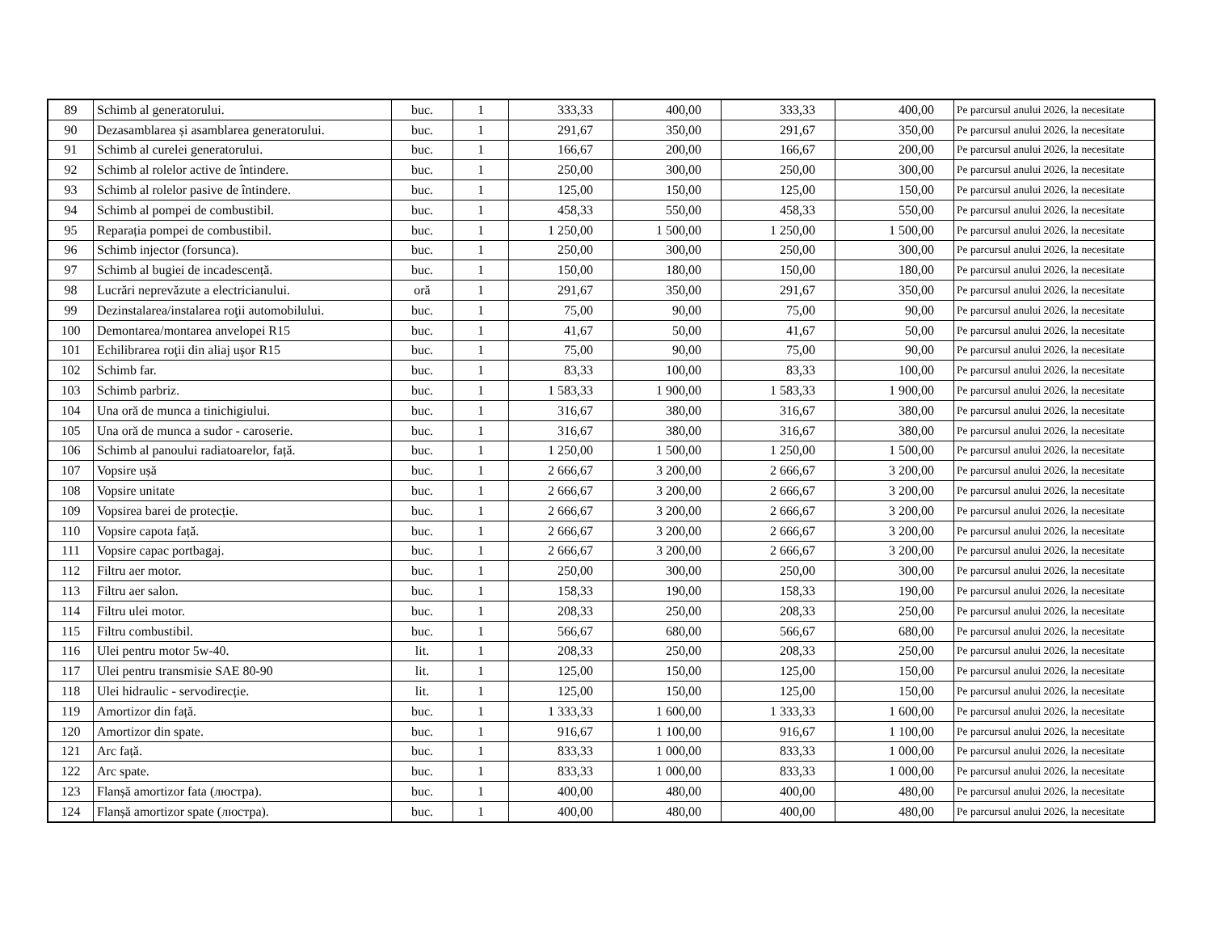| 89 | Schimb al generatorului. | buc. | 1 | 333,33 | 400,00 | 333,33 | 400,00 | Pe parcursul anului 2026, la necesitate |
| 90 | Dezasamblarea și asamblarea generatorului. | buc. | 1 | 291,67 | 350,00 | 291,67 | 350,00 | Pe parcursul anului 2026, la necesitate |
| 91 | Schimb al curelei generatorului. | buc. | 1 | 166,67 | 200,00 | 166,67 | 200,00 | Pe parcursul anului 2026, la necesitate |
| 92 | Schimb al rolelor active de întindere. | buc. | 1 | 250,00 | 300,00 | 250,00 | 300,00 | Pe parcursul anului 2026, la necesitate |
| 93 | Schimb al rolelor pasive de întindere. | buc. | 1 | 125,00 | 150,00 | 125,00 | 150,00 | Pe parcursul anului 2026, la necesitate |
| 94 | Schimb al pompei de combustibil. | buc. | 1 | 458,33 | 550,00 | 458,33 | 550,00 | Pe parcursul anului 2026, la necesitate |
| 95 | Reparația pompei de combustibil. | buc. | 1 | 1 250,00 | 1 500,00 | 1 250,00 | 1 500,00 | Pe parcursul anului 2026, la necesitate |
| 96 | Schimb injector (forsunca). | buc. | 1 | 250,00 | 300,00 | 250,00 | 300,00 | Pe parcursul anului 2026, la necesitate |
| 97 | Schimb al bugiei de incadescență. | buc. | 1 | 150,00 | 180,00 | 150,00 | 180,00 | Pe parcursul anului 2026, la necesitate |
| 98 | Lucrări neprevăzute a electricianului. | oră | 1 | 291,67 | 350,00 | 291,67 | 350,00 | Pe parcursul anului 2026, la necesitate |
| 99 | Dezinstalarea/instalarea roţii automobilului. | buc. | 1 | 75,00 | 90,00 | 75,00 | 90,00 | Pe parcursul anului 2026, la necesitate |
| 100 | Demontarea/montarea anvelopei R15 | buc. | 1 | 41,67 | 50,00 | 41,67 | 50,00 | Pe parcursul anului 2026, la necesitate |
| 101 | Echilibrarea roţii din aliaj uşor R15 | buc. | 1 | 75,00 | 90,00 | 75,00 | 90,00 | Pe parcursul anului 2026, la necesitate |
| 102 | Schimb far. | buc. | 1 | 83,33 | 100,00 | 83,33 | 100,00 | Pe parcursul anului 2026, la necesitate |
| 103 | Schimb parbriz. | buc. | 1 | 1 583,33 | 1 900,00 | 1 583,33 | 1 900,00 | Pe parcursul anului 2026, la necesitate |
| 104 | Una oră de munca a tinichigiului. | buc. | 1 | 316,67 | 380,00 | 316,67 | 380,00 | Pe parcursul anului 2026, la necesitate |
| 105 | Una oră de munca a sudor - caroserie. | buc. | 1 | 316,67 | 380,00 | 316,67 | 380,00 | Pe parcursul anului 2026, la necesitate |
| 106 | Schimb al panoului radiatoarelor, față. | buc. | 1 | 1 250,00 | 1 500,00 | 1 250,00 | 1 500,00 | Pe parcursul anului 2026, la necesitate |
| 107 | Vopsire ușă | buc. | 1 | 2 666,67 | 3 200,00 | 2 666,67 | 3 200,00 | Pe parcursul anului 2026, la necesitate |
| 108 | Vopsire unitate | buc. | 1 | 2 666,67 | 3 200,00 | 2 666,67 | 3 200,00 | Pe parcursul anului 2026, la necesitate |
| 109 | Vopsirea barei de protecție. | buc. | 1 | 2 666,67 | 3 200,00 | 2 666,67 | 3 200,00 | Pe parcursul anului 2026, la necesitate |
| 110 | Vopsire capota față. | buc. | 1 | 2 666,67 | 3 200,00 | 2 666,67 | 3 200,00 | Pe parcursul anului 2026, la necesitate |
| 111 | Vopsire capac portbagaj. | buc. | 1 | 2 666,67 | 3 200,00 | 2 666,67 | 3 200,00 | Pe parcursul anului 2026, la necesitate |
| 112 | Filtru aer motor. | buc. | 1 | 250,00 | 300,00 | 250,00 | 300,00 | Pe parcursul anului 2026, la necesitate |
| 113 | Filtru aer salon. | buc. | 1 | 158,33 | 190,00 | 158,33 | 190,00 | Pe parcursul anului 2026, la necesitate |
| 114 | Filtru ulei motor. | buc. | 1 | 208,33 | 250,00 | 208,33 | 250,00 | Pe parcursul anului 2026, la necesitate |
| 115 | Filtru combustibil. | buc. | 1 | 566,67 | 680,00 | 566,67 | 680,00 | Pe parcursul anului 2026, la necesitate |
| 116 | Ulei pentru motor 5w-40. | lit. | 1 | 208,33 | 250,00 | 208,33 | 250,00 | Pe parcursul anului 2026, la necesitate |
| 117 | Ulei pentru transmisie SAE 80-90 | lit. | 1 | 125,00 | 150,00 | 125,00 | 150,00 | Pe parcursul anului 2026, la necesitate |
| 118 | Ulei hidraulic - servodirecție. | lit. | 1 | 125,00 | 150,00 | 125,00 | 150,00 | Pe parcursul anului 2026, la necesitate |
| 119 | Amortizor din față. | buc. | 1 | 1 333,33 | 1 600,00 | 1 333,33 | 1 600,00 | Pe parcursul anului 2026, la necesitate |
| 120 | Amortizor din spate. | buc. | 1 | 916,67 | 1 100,00 | 916,67 | 1 100,00 | Pe parcursul anului 2026, la necesitate |
| 121 | Arc față. | buc. | 1 | 833,33 | 1 000,00 | 833,33 | 1 000,00 | Pe parcursul anului 2026, la necesitate |
| 122 | Arc spate. | buc. | 1 | 833,33 | 1 000,00 | 833,33 | 1 000,00 | Pe parcursul anului 2026, la necesitate |
| 123 | Flanșă amortizor fata (люстра). | buc. | 1 | 400,00 | 480,00 | 400,00 | 480,00 | Pe parcursul anului 2026, la necesitate |
| 124 | Flanșă amortizor spate (люстра). | buc. | 1 | 400,00 | 480,00 | 400,00 | 480,00 | Pe parcursul anului 2026, la necesitate |